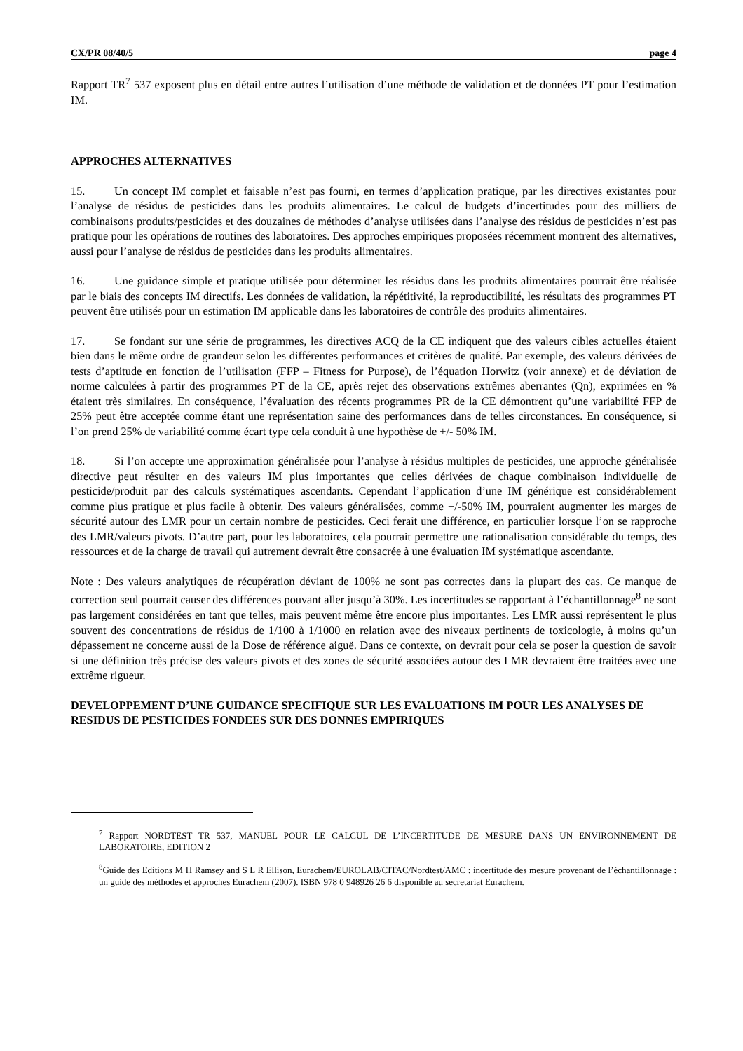CX/PR 08/40/5 page 4
Rapport TR<sup>7</sup> 537 exposent plus en détail entre autres l’utilisation d’une méthode de validation et de données PT pour l’estimation IM.
APPROCHES ALTERNATIVES
15. Un concept IM complet et faisable n’est pas fourni, en termes d’application pratique, par les directives existantes pour l’analyse de résidus de pesticides dans les produits alimentaires. Le calcul de budgets d’incertitudes pour des milliers de combinaisons produits/pesticides et des douzaines de méthodes d’analyse utilisées dans l’analyse des résidus de pesticides n’est pas pratique pour les opérations de routines des laboratoires. Des approches empiriques proposées récemment montrent des alternatives, aussi pour l’analyse de résidus de pesticides dans les produits alimentaires.
16. Une guidance simple et pratique utilisée pour déterminer les résidus dans les produits alimentaires pourrait être réalisée par le biais des concepts IM directifs. Les données de validation, la répétitivité, la reproductibilité, les résultats des programmes PT peuvent être utilisés pour un estimation IM applicable dans les laboratoires de contrôle des produits alimentaires.
17. Se fondant sur une série de programmes, les directives ACQ de la CE indiquent que des valeurs cibles actuelles étaient bien dans le même ordre de grandeur selon les différentes performances et critères de qualité. Par exemple, des valeurs dérivées de tests d’aptitude en fonction de l’utilisation (FFP – Fitness for Purpose), de l’équation Horwitz (voir annexe) et de déviation de norme calculées à partir des programmes PT de la CE, après rejet des observations extrêmes aberrantes (Qn), exprimées en % étaient très similaires. En conséquence, l’évaluation des récents programmes PR de la CE démontrent qu’une variabilité FFP de 25% peut être acceptée comme étant une représentation saine des performances dans de telles circonstances. En conséquence, si l’on prend 25% de variabilité comme écart type cela conduit à une hypothèse de +/- 50% IM.
18. Si l’on accepte une approximation généralisée pour l’analyse à résidus multiples de pesticides, une approche généralisée directive peut résulter en des valeurs IM plus importantes que celles dérivées de chaque combinaison individuelle de pesticide/produit par des calculs systématiques ascendants. Cependant l’application d’une IM générique est considérablement comme plus pratique et plus facile à obtenir. Des valeurs généralisées, comme +/-50% IM, pourraient augmenter les marges de sécurité autour des LMR pour un certain nombre de pesticides. Ceci ferait une différence, en particulier lorsque l’on se rapproche des LMR/valeurs pivots. D’autre part, pour les laboratoires, cela pourrait permettre une rationalisation considérable du temps, des ressources et de la charge de travail qui autrement devrait être consacrée à une évaluation IM systématique ascendante.
Note : Des valeurs analytiques de récupération déviant de 100% ne sont pas correctes dans la plupart des cas. Ce manque de correction seul pourrait causer des différences pouvant aller jusqu’à 30%. Les incertitudes se rapportant à l’échantillonnage<sup>8</sup> ne sont pas largement considérées en tant que telles, mais peuvent même être encore plus importantes. Les LMR aussi représentent le plus souvent des concentrations de résidus de 1/100 à 1/1000 en relation avec des niveaux pertinents de toxicologie, à moins qu’un dépassement ne concerne aussi de la Dose de référence aiguë. Dans ce contexte, on devrait pour cela se poser la question de savoir si une définition très précise des valeurs pivots et des zones de sécurité associées autour des LMR devraient être traitées avec une extrême rigueur.
DEVELOPPEMENT D’UNE GUIDANCE SPECIFIQUE SUR LES EVALUATIONS IM POUR LES ANALYSES DE RESIDUS DE PESTICIDES FONDEES SUR DES DONNES EMPIRIQUES
<sup>7</sup> Rapport NORDTEST TR 537, MANUEL POUR LE CALCUL DE L’INCERTITUDE DE MESURE DANS UN ENVIRONNEMENT DE LABORATOIRE, EDITION 2
<sup>8</sup> Guide des Editions M H Ramsey and S L R Ellison, Eurachem/EUROLAB/CITAC/Nordtest/AMC : incertitude des mesure provenant de l’échantillonnage : un guide des méthodes et approches Eurachem (2007). ISBN 978 0 948926 26 6 disponible au secretariat Eurachem.